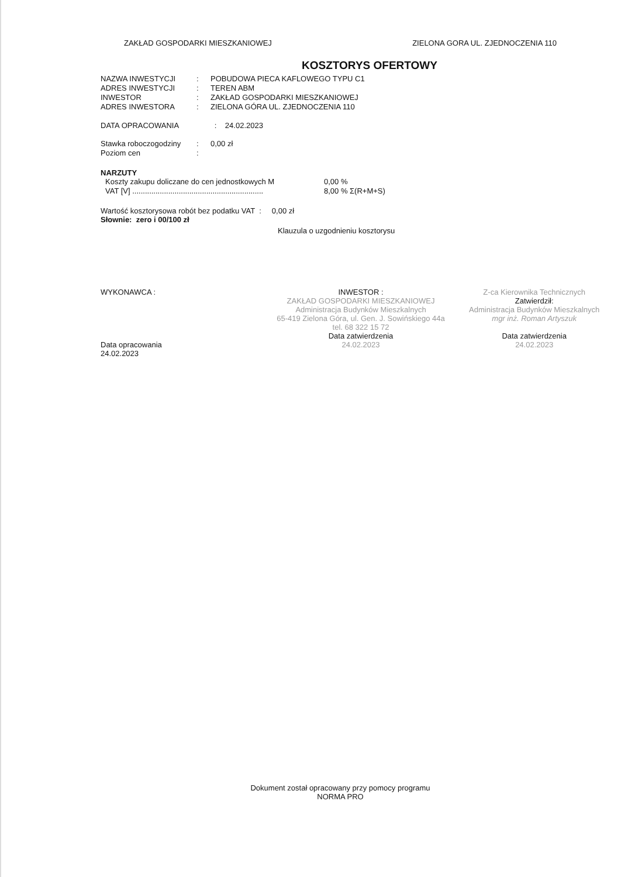ZAKŁAD GOSPODARKI MIESZKANIOWEJ ZIELONA GORA UL. ZJEDNOCZENIA 110
KOSZTORYS OFERTOWY
| NAZWA INWESTYCJI | : | POBUDOWA PIECA KAFLOWEGO TYPU C1 |
| ADRES INWESTYCJI | : | TEREN ABM |
| INWESTOR | : | ZAKŁAD GOSPODARKI MIESZKANIOWEJ |
| ADRES INWESTORA | : | ZIELONA GÓRA UL. ZJEDNOCZENIA 110 |
DATA OPRACOWANIA : 24.02.2023
| Stawka roboczogodziny | : | 0,00 zł |
| Poziom cen | : | |
NARZUTY
| Koszty zakupu doliczane do cen jednostkowych M | 0,00 % |
| VAT [V] .............................................................. | 8,00 % Σ(R+M+S) |
Wartość kosztorysowa robót bez podatku VAT : 0,00 zł
Słownie: zero i 00/100 zł
Klauzula o uzgodnieniu kosztorysu
WYKONAWCA :
Data opracowania
24.02.2023
INWESTOR :
ZAKŁAD GOSPODARKI MIESZKANIOWEJ
Administracja Budynków Mieszkalnych
65-419 Zielona Góra, ul. Gen. J. Sowińskiego 44a
tel. 68 322 15 72
Data zatwierdzenia
24.02.2023
Z-ca Kierownika Technicznych
Zatwierdził:
Administracja Budynków Mieszkalnych
mgr inż. Roman Artyszuk
Data zatwierdzenia
24.02.2023
Dokument został opracowany przy pomocy programu
NORMA PRO